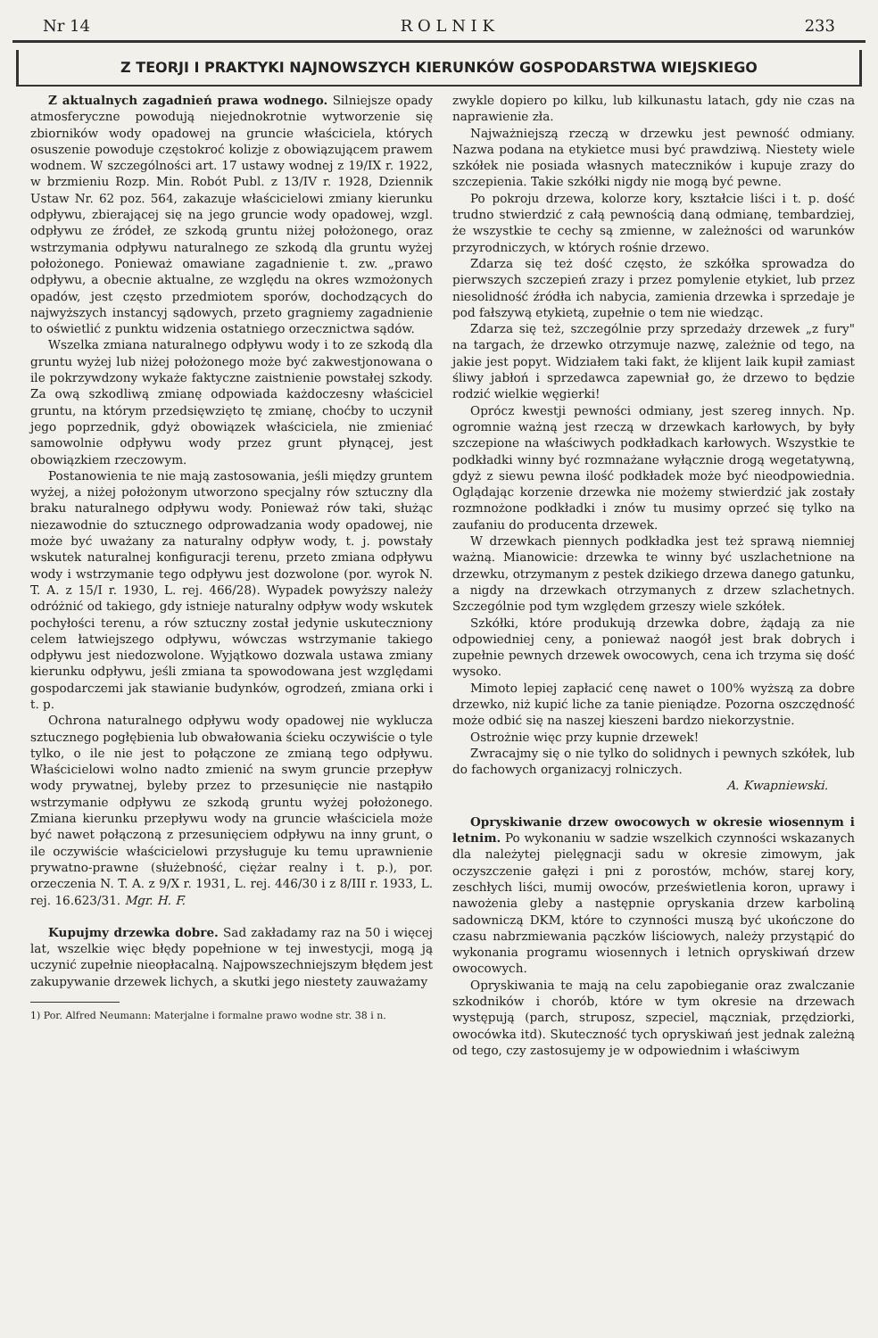Nr 14 R O L N I K 233
Z TEORJI I PRAKTYKI NAJNOWSZYCH KIERUNKÓW GOSPODARSTWA WIEJSKIEGO
Z aktualnych zagadnień prawa wodnego. Silniejsze opady atmosferyczne powodują niejednokrotnie wytworzenie się zbiorników wody opadowej na gruncie właściciela, których osuszenie powoduje częstokroć kolizje z obowiązującem prawem wodnem. W szczególności art. 17 ustawy wodnej z 19/IX r. 1922, w brzmieniu Rozp. Min. Robót Publ. z 13/IV r. 1928, Dziennik Ustaw Nr. 62 poz. 564, zakazuje właścicielowi zmiany kierunku odpływu, zbierającej się na jego gruncie wody opadowej, wzgl. odpływu ze źródeł, ze szkodą gruntu niżej położonego, oraz wstrzymania odpływu naturalnego ze szkodą dla gruntu wyżej położonego. Ponieważ omawiane zagadnienie t. zw. „prawo odpływu, a obecnie aktualne, ze względu na okres wzmożonych opadów, jest często przedmiotem sporów, dochodzących do najwyższych instancyj sądowych, przeto gragniemy zagadnienie to oświetlić z punktu widzenia ostatniego orzecznictwa sądów.
Wszelka zmiana naturalnego odpływu wody i to ze szkodą dla gruntu wyżej lub niżej położonego może być zakwestjonowana o ile pokrzywdzony wykaże faktyczne zaistnienie powstałej szkody. Za ową szkodliwą zmianę odpowiada każdoczesny właściciel gruntu, na którym przedsięwzięto tę zmianę, choćby to uczynił jego poprzednik, gdyż obowiązek właściciela, nie zmieniać samowolnie odpływu wody przez grunt płynącej, jest obowiązkiem rzeczowym.
Postanowienia te nie mają zastosowania, jeśli między gruntem wyżej, a niżej położonym utworzono specjalny rów sztuczny dla braku naturalnego odpływu wody. Ponieważ rów taki, służąc niezawodnie do sztucznego odprowadzania wody opadowej, nie może być uważany za naturalny odpływ wody, t. j. powstały wskutek naturalnej konfiguracji terenu, przeto zmiana odpływu wody i wstrzymanie tego odpływu jest dozwolone (por. wyrok N. T. A. z 15/I r. 1930, L. rej. 466/28). Wypadek powyższy należy odróżnić od takiego, gdy istnieje naturalny odpływ wody wskutek pochyłości terenu, a rów sztuczny został jedynie uskuteczniony celem łatwiejszego odpływu, wówczas wstrzymanie takiego odpływu jest niedozwolone. Wyjątkowo dozwala ustawa zmiany kierunku odpływu, jeśli zmiana ta spowodowana jest względami gospodarczemi jak stawianie budynków, ogrodzeń, zmiana orki i t. p.
Ochrona naturalnego odpływu wody opadowej nie wyklucza sztucznego pogłębienia lub obwałowania ścieku oczywiście o tyle tylko, o ile nie jest to połączone ze zmianą tego odpływu. Właścicielowi wolno nadto zmienić na swym gruncie przepływ wody prywatnej, byleby przez to przesunięcie nie nastąpiło wstrzymanie odpływu ze szkodą gruntu wyżej położonego. Zmiana kierunku przepływu wody na gruncie właściciela może być nawet połączoną z przesunięciem odpływu na inny grunt, o ile oczywiście właścicielowi przysługuje ku temu uprawnienie prywatno-prawne (służebność, ciężar realny i t. p.), por. orzeczenia N. T. A. z 9/X r. 1931, L. rej. 446/30 i z 8/III r. 1933, L. rej. 16.623/31. Mgr. H. F.
Kupujmy drzewka dobre. Sad zakładamy raz na 50 i więcej lat, wszelkie więc błędy popełnione w tej inwestycji, mogą ją uczynić zupełnie nieopłacalną. Najpowszechniejszym błędem jest zakupywanie drzewek lichych, a skutki jego niestety zauważamy
1) Por. Alfred Neumann: Materjalne i formalne prawo wodne str. 38 i n.
zwykle dopiero po kilku, lub kilkunastu latach, gdy nie czas na naprawienie zła.
Najważniejszą rzeczą w drzewku jest pewność odmiany. Nazwa podana na etykietce musi być prawdziwą. Niestety wiele szkółek nie posiada własnych mateczników i kupuje zrazy do szczepienia. Takie szkółki nigdy nie mogą być pewne.
Po pokroju drzewa, kolorze kory, kształcie liści i t. p. dość trudno stwierdzić z całą pewnością daną odmianę, tembardziej, że wszystkie te cechy są zmienne, w zależności od warunków przyrodniczych, w których rośnie drzewo.
Zdarza się też dość często, że szkółka sprowadza do pierwszych szczepień zrazy i przez pomylenie etykiet, lub przez niesolidność źródła ich nabycia, zamienia drzewka i sprzedaje je pod fałszywą etykietą, zupełnie o tem nie wiedząc.
Zdarza się też, szczególnie przy sprzedaży drzewek „z fury" na targach, że drzewko otrzymuje nazwę, zależnie od tego, na jakie jest popyt. Widziałem taki fakt, że klijent laik kupił zamiast śliwy jabłoń i sprzedawca zapewniał go, że drzewo to będzie rodzić wielkie węgierki!
Oprócz kwestji pewności odmiany, jest szereg innych. Np. ogromnie ważną jest rzeczą w drzewkach karłowych, by były szczepione na właściwych podkładkach karłowych. Wszystkie te podkładki winny być rozmnażane wyłącznie drogą wegetatywną, gdyż z siewu pewna ilość podkładek może być nieodpowiednia. Oglądając korzenie drzewka nie możemy stwierdzić jak zostały rozmnożone podkładki i znów tu musimy oprzeć się tylko na zaufaniu do producenta drzewek.
W drzewkach piennych podkładka jest też sprawą niemniej ważną. Mianowicie: drzewka te winny być uszlachetnione na drzewku, otrzymanym z pestek dzikiego drzewa danego gatunku, a nigdy na drzewkach otrzymanych z drzew szlachetnych. Szczególnie pod tym względem grzeszy wiele szkółek.
Szkółki, które produkują drzewka dobre, żądają za nie odpowiedniej ceny, a ponieważ naogół jest brak dobrych i zupełnie pewnych drzewek owocowych, cena ich trzyma się dość wysoko.
Mimoto lepiej zapłacić cenę nawet o 100% wyższą za dobre drzewko, niż kupić liche za tanie pieniądze. Pozorna oszczędność może odbić się na naszej kieszeni bardzo niekorzystnie.
Ostrożnie więc przy kupnie drzewek!
Zwracajmy się o nie tylko do solidnych i pewnych szkółek, lub do fachowych organizacyj rolniczych.
A. Kwapniewski.
Opryskiwanie drzew owocowych w okresie wiosennym i letnim. Po wykonaniu w sadzie wszelkich czynności wskazanych dla należytej pielęgnacji sadu w okresie zimowym, jak oczyszczenie gałęzi i pni z porostów, mchów, starej kory, zeschłych liści, mumij owoców, prześwietlenia koron, uprawy i nawożenia gleby a następnie opryskania drzew karboliną sadowniczą DKM, które to czynności muszą być ukończone do czasu nabrzmiewania pączków liściowych, należy przystąpić do wykonania programu wiosennych i letnich opryskiwań drzew owocowych.
Opryskiwania te mają na celu zapobieganie oraz zwalczanie szkodników i chorób, które w tym okresie na drzewach występują (parch, struposz, szpeciel, mączniak, przędziorki, owocówka itd). Skuteczność tych opryskiwań jest jednak zależną od tego, czy zastosujemy je w odpowiednim i właściwym